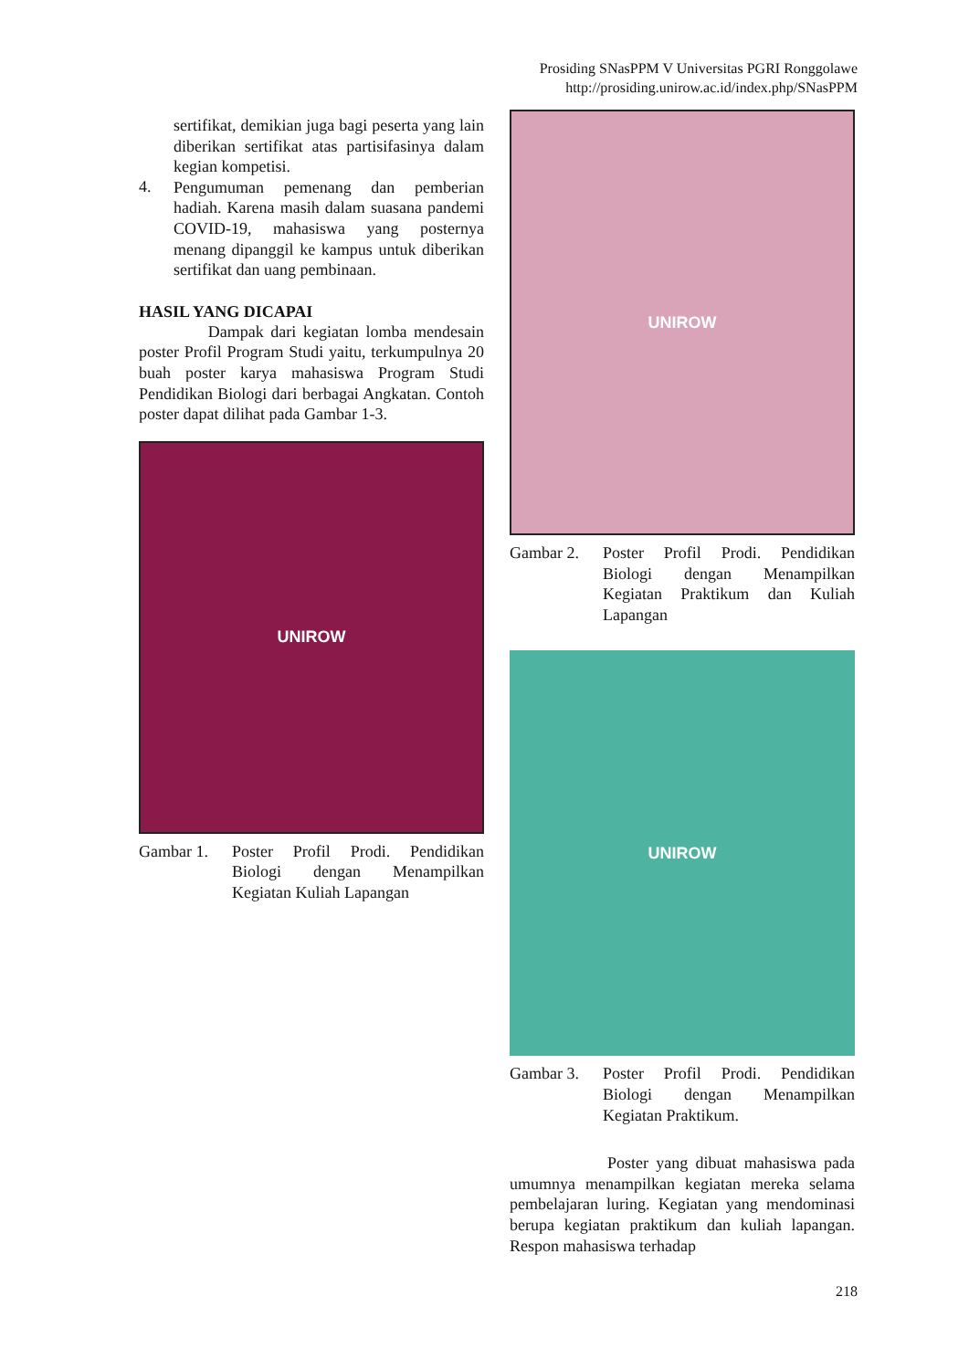Prosiding SNasPPM V Universitas PGRI Ronggolawe
http://prosiding.unirow.ac.id/index.php/SNasPPM
sertifikat, demikian juga bagi peserta yang lain diberikan sertifikat atas partisifasinya dalam kegian kompetisi.
4.
Pengumuman pemenang dan pemberian hadiah. Karena masih dalam suasana pandemi COVID-19, mahasiswa yang posternya menang dipanggil ke kampus untuk diberikan sertifikat dan uang pembinaan.
HASIL YANG DICAPAI
Dampak dari kegiatan lomba mendesain poster Profil Program Studi yaitu, terkumpulnya 20 buah poster karya mahasiswa Program Studi Pendidikan Biologi dari berbagai Angkatan. Contoh poster dapat dilihat pada Gambar 1-3.
UNIROW
Gambar 1. Poster Profil Prodi. Pendidikan Biologi dengan Menampilkan Kegiatan Kuliah Lapangan
UNIROW
Gambar 2. Poster Profil Prodi. Pendidikan Biologi dengan Menampilkan Kegiatan Praktikum dan Kuliah Lapangan
UNIROW
Gambar 3. Poster Profil Prodi. Pendidikan Biologi dengan Menampilkan Kegiatan Praktikum.
Poster yang dibuat mahasiswa pada umumnya menampilkan kegiatan mereka selama pembelajaran luring. Kegiatan yang mendominasi berupa kegiatan praktikum dan kuliah lapangan. Respon mahasiswa terhadap
218